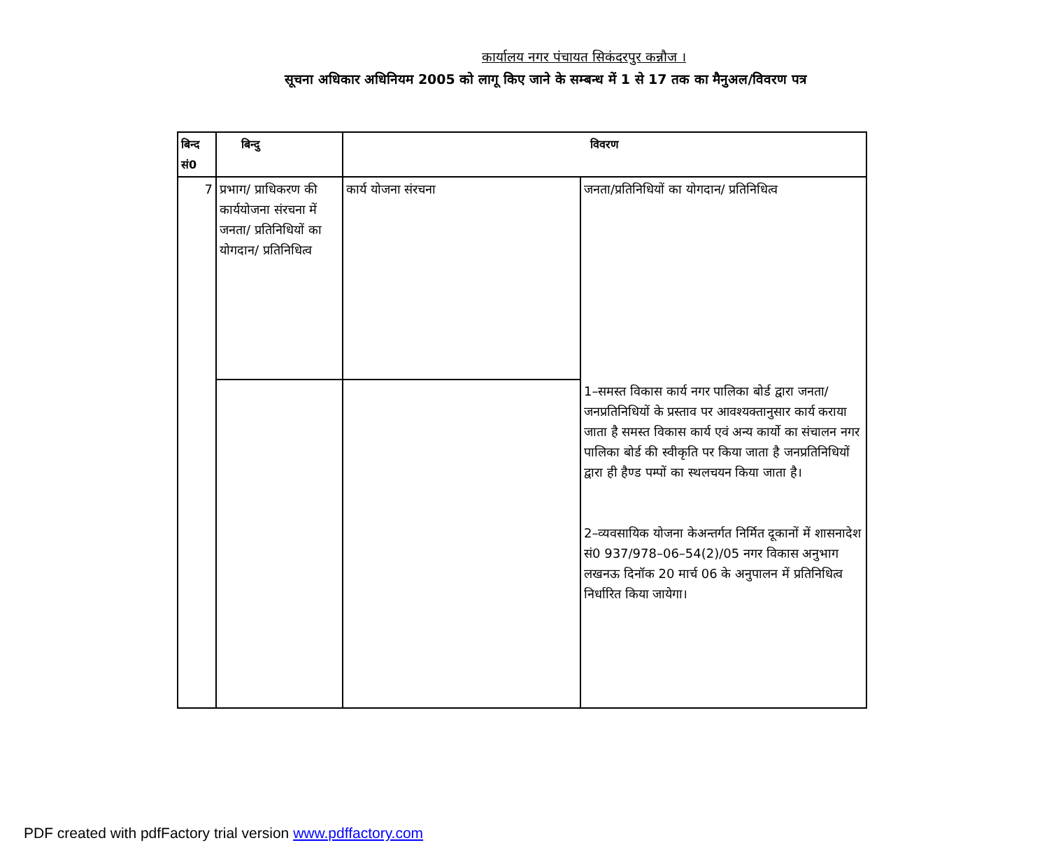कार्यालय नगर पंचायत सिकंदरपुर कन्नौज ।
सूचना अधिकार अधिनियम 2005 को लागू किए जाने के सम्बन्ध में 1 से 17 तक का मैनुअल/विवरण पत्र
| बिन्द सं0 | बिन्दु | विवरण | |
| --- | --- | --- | --- |
| 7 | प्रभाग/ प्राधिकरण की कार्ययोजना संरचना में जनता/ प्रतिनिधियों का योगदान/ प्रतिनिधित्व | कार्य योजना संरचना | जनता/प्रतिनिधियों का योगदान/ प्रतिनिधित्व 1–समस्त विकास कार्य नगर पालिका बोर्ड द्वारा जनता/जनप्रतिनिधियों के प्रस्ताव पर आवश्यक्तानुसार कार्य कराया जाता है समस्त विकास कार्य एवं अन्य कार्यो का संचालन नगर पालिका बोर्ड की स्वीकृति पर किया जाता है जनप्रतिनिधियों द्वारा ही हैण्ड पम्पों का स्थलचयन किया जाता है। 2–व्यवसायिक योजना केअन्तर्गत निर्मित दूकानों में शासनादेश सं0 937/978–06–54(2)/05 नगर विकास अनुभाग लखनऊ दिनॉक 20 मार्च 06 के अनुपालन में प्रतिनिधित्व निर्धारित किया जायेगा। |
PDF created with pdfFactory trial version www.pdffactory.com